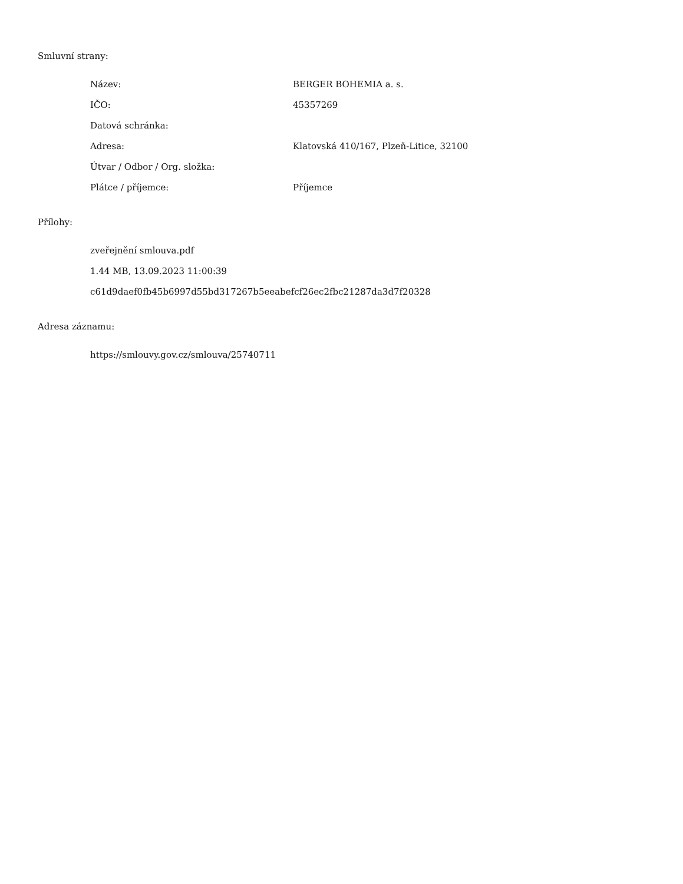Smluvní strany:
| Název: | BERGER BOHEMIA a. s. |
| IČO: | 45357269 |
| Datová schránka: | |
| Adresa: | Klatovská 410/167, Plzeň-Litice, 32100 |
| Útvar / Odbor / Org. složka: | |
| Plátce / příjemce: | Příjemce |
Přílohy:
| zveřejnění smlouva.pdf |
| 1.44 MB, 13.09.2023 11:00:39 |
| c61d9daef0fb45b6997d55bd317267b5eeabefcf26ec2fbc21287da3d7f20328 |
Adresa záznamu:
| https://smlouvy.gov.cz/smlouva/25740711 |